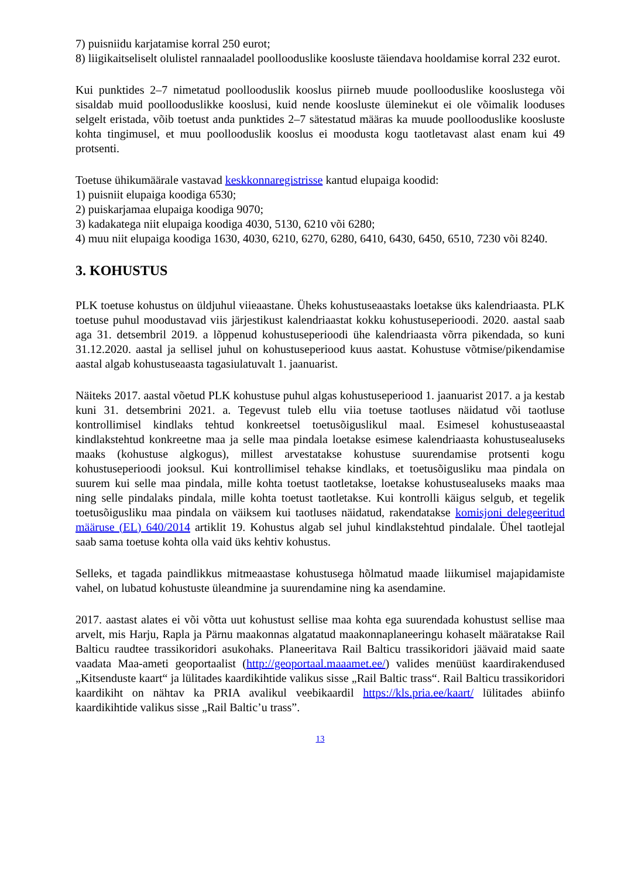7) puisniidu karjatamise korral 250 eurot;
8) liigikaitseliselt olulistel rannaaladel poollooduslike koosluste täiendava hooldamise korral 232 eurot.
Kui punktides 2–7 nimetatud poollooduslik kooslus piirneb muude poollooduslike kooslustega või sisaldab muid poollooduslikke kooslusi, kuid nende koosluste üleminekut ei ole võimalik looduses selgelt eristada, võib toetust anda punktides 2–7 sätestatud määras ka muude poollooduslike koosluste kohta tingimusel, et muu poollooduslik kooslus ei moodusta kogu taotletavast alast enam kui 49 protsenti.
Toetuse ühikumäärale vastavad keskkonnaregistrisse kantud elupaiga koodid:
1) puisniit elupaiga koodiga 6530;
2) puiskarjamaa elupaiga koodiga 9070;
3) kadakatega niit elupaiga koodiga 4030, 5130, 6210 või 6280;
4) muu niit elupaiga koodiga 1630, 4030, 6210, 6270, 6280, 6410, 6430, 6450, 6510, 7230 või 8240.
3. KOHUSTUS
PLK toetuse kohustus on üldjuhul viieaastane. Üheks kohustuseaastaks loetakse üks kalendriaasta. PLK toetuse puhul moodustavad viis järjestikust kalendriaastat kokku kohustuseperioodi. 2020. aastal saab aga 31. detsembril 2019. a lõppenud kohustuseperioodi ühe kalendriaasta võrra pikendada, so kuni 31.12.2020. aastal ja sellisel juhul on kohustuseperiood kuus aastat. Kohustuse võtmise/pikendamise aastal algab kohustuseaasta tagasiulatuvalt 1. jaanuarist.
Näiteks 2017. aastal võetud PLK kohustuse puhul algas kohustuseperiood 1. jaanuarist 2017. a ja kestab kuni 31. detsembrini 2021. a. Tegevust tuleb ellu viia toetuse taotluses näidatud või taotluse kontrollimisel kindlaks tehtud konkreetsel toetusõiguslikul maal. Esimesel kohustuseaastal kindlakstehtud konkreetne maa ja selle maa pindala loetakse esimese kalendriaasta kohustusealuseks maaks (kohustuse algkogus), millest arvestatakse kohustuse suurendamise protsenti kogu kohustuseperioodi jooksul. Kui kontrollimisel tehakse kindlaks, et toetusõigusliku maa pindala on suurem kui selle maa pindala, mille kohta toetust taotletakse, loetakse kohustusealuseks maaks maa ning selle pindalaks pindala, mille kohta toetust taotletakse. Kui kontrolli käigus selgub, et tegelik toetusõigusliku maa pindala on väiksem kui taotluses näidatud, rakendatakse komisjoni delegeeritud määruse (EL) 640/2014 artiklit 19. Kohustus algab sel juhul kindlakstehtud pindalale. Ühel taotlejal saab sama toetuse kohta olla vaid üks kehtiv kohustus.
Selleks, et tagada paindlikkus mitmeaastase kohustusega hõlmatud maade liikumisel majapidamiste vahel, on lubatud kohustuste üleandmine ja suurendamine ning ka asendamine.
2017. aastast alates ei või võtta uut kohustust sellise maa kohta ega suurendada kohustust sellise maa arvelt, mis Harju, Rapla ja Pärnu maakonnas algatatud maakonnaplaneeringu kohaselt määratakse Rail Balticu raudtee trassikoridori asukohaks. Planeeritava Rail Balticu trassikoridori jäävaid maid saate vaadata Maa-ameti geoportaalist (http://geoportaal.maaamet.ee/) valides menüüst kaardirakendused „Kitsenduste kaart“ ja lülitades kaardikihtide valikus sisse „Rail Baltic trass“. Rail Balticu trassikoridori kaardikiht on nähtav ka PRIA avalikul veebikaardil https://kls.pria.ee/kaart/ lülitades abiinfo kaardikihtide valikus sisse „Rail Baltic’u trass”.
13